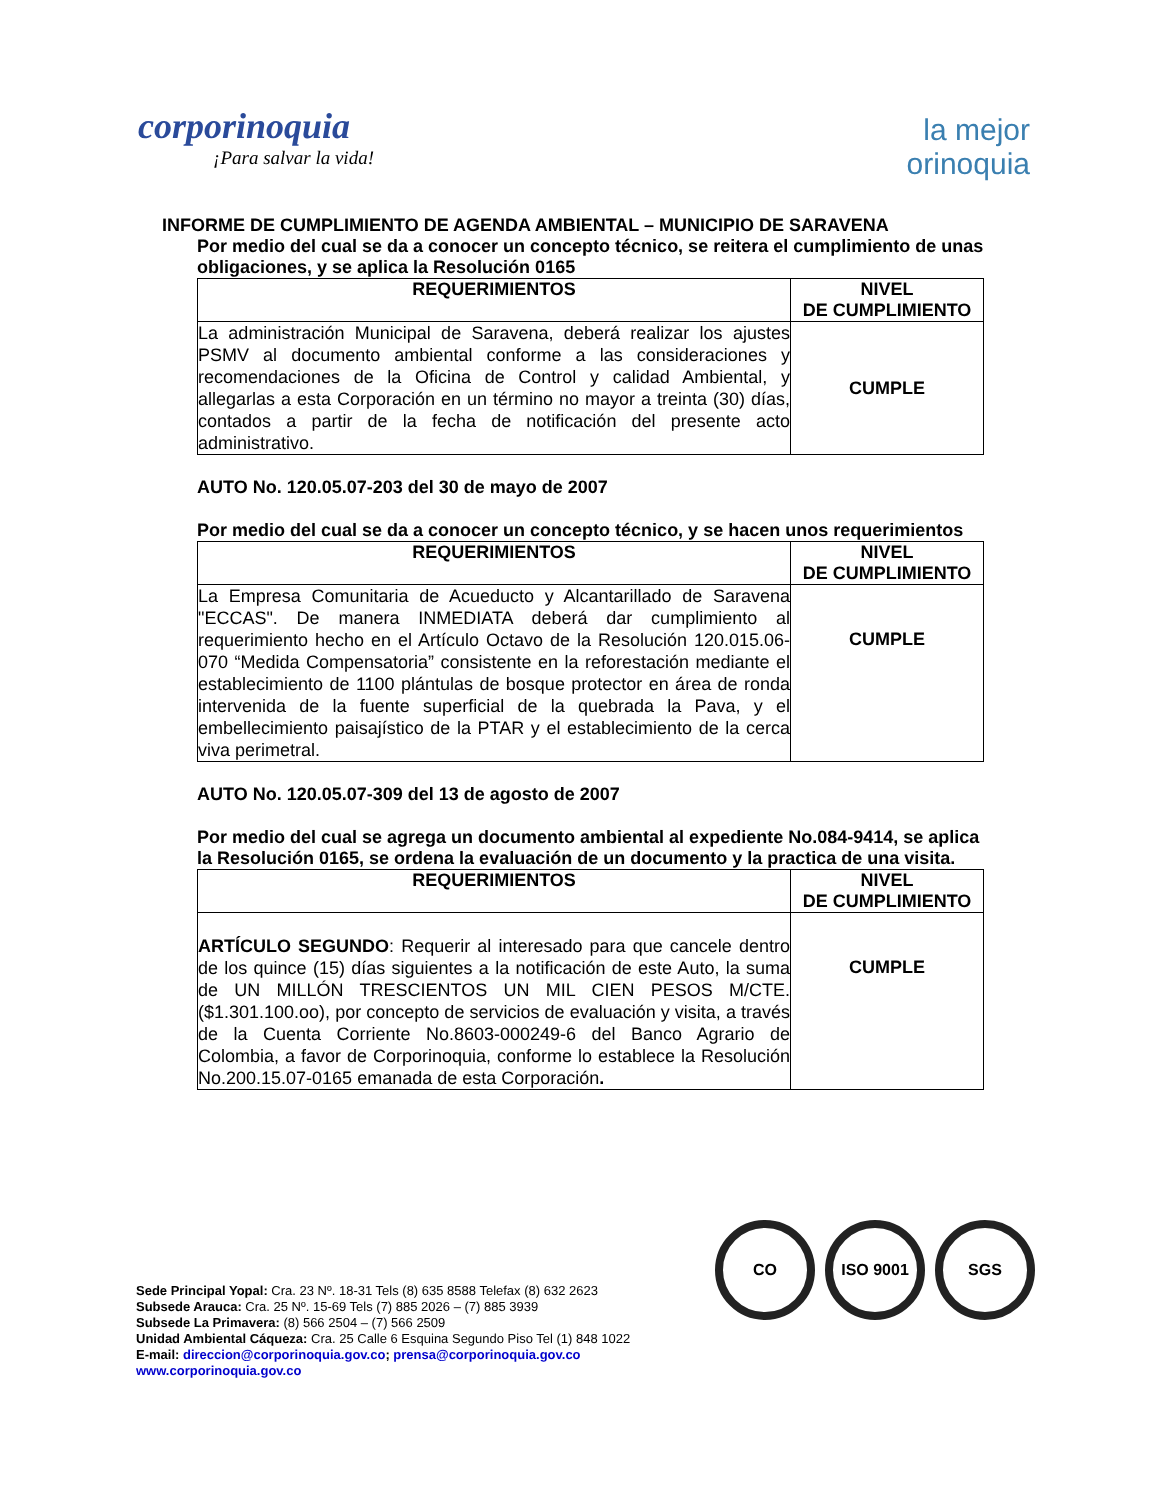corporinoquia
¡Para salvar la vida!
la mejor
orinoquia
INFORME DE CUMPLIMIENTO DE AGENDA AMBIENTAL – MUNICIPIO DE SARAVENA
Por medio del cual se da a conocer un concepto técnico, se reitera el cumplimiento de unas obligaciones, y se aplica la Resolución 0165
| REQUERIMIENTOS | NIVEL DE CUMPLIMIENTO |
| --- | --- |
| La administración Municipal de Saravena, deberá realizar los ajustes PSMV al documento ambiental conforme a las consideraciones y recomendaciones de la Oficina de Control y calidad Ambiental, y allegarlas a esta Corporación en un término no mayor a treinta (30) días, contados a partir de la fecha de notificación del presente acto administrativo. | CUMPLE |
AUTO No. 120.05.07-203 del 30 de mayo de 2007
Por medio del cual se da a conocer un concepto técnico, y se hacen unos requerimientos
| REQUERIMIENTOS | NIVEL DE CUMPLIMIENTO |
| --- | --- |
| La Empresa Comunitaria de Acueducto y Alcantarillado de Saravena "ECCAS". De manera INMEDIATA deberá dar cumplimiento al requerimiento hecho en el Artículo Octavo de la Resolución 120.015.06-070 “Medida Compensatoria” consistente en la reforestación mediante el establecimiento de 1100 plántulas de bosque protector en área de ronda intervenida de la fuente superficial de la quebrada la Pava, y el embellecimiento paisajístico de la PTAR y el establecimiento de la cerca viva perimetral. | CUMPLE |
AUTO No. 120.05.07-309 del 13 de agosto de 2007
Por medio del cual se agrega un documento ambiental al expediente No.084-9414, se aplica la Resolución 0165, se ordena la evaluación de un documento y la practica de una visita.
| REQUERIMIENTOS | NIVEL DE CUMPLIMIENTO |
| --- | --- |
| ARTÍCULO SEGUNDO : Requerir al interesado para que cancele dentro de los quince (15) días siguientes a la notificación de este Auto, la suma de UN MILLÓN TRESCIENTOS UN MIL CIEN PESOS M/CTE. ($1.301.100.oo), por concepto de servicios de evaluación y visita, a través de la Cuenta Corriente No.8603-000249-6 del Banco Agrario de Colombia, a favor de Corporinoquia, conforme lo establece la Resolución No.200.15.07-0165 emanada de esta Corporación . | CUMPLE |
CO ISO 9001 SGS
Sede Principal Yopal: Cra. 23 Nº. 18-31 Tels (8) 635 8588 Telefax (8) 632 2623
Subsede Arauca: Cra. 25 Nº. 15-69 Tels (7) 885 2026 – (7) 885 3939
Subsede La Primavera: (8) 566 2504 – (7) 566 2509
Unidad Ambiental Cáqueza: Cra. 25 Calle 6 Esquina Segundo Piso Tel (1) 848 1022
E-mail: direccion@corporinoquia.gov.co; prensa@corporinoquia.gov.co
www.corporinoquia.gov.co